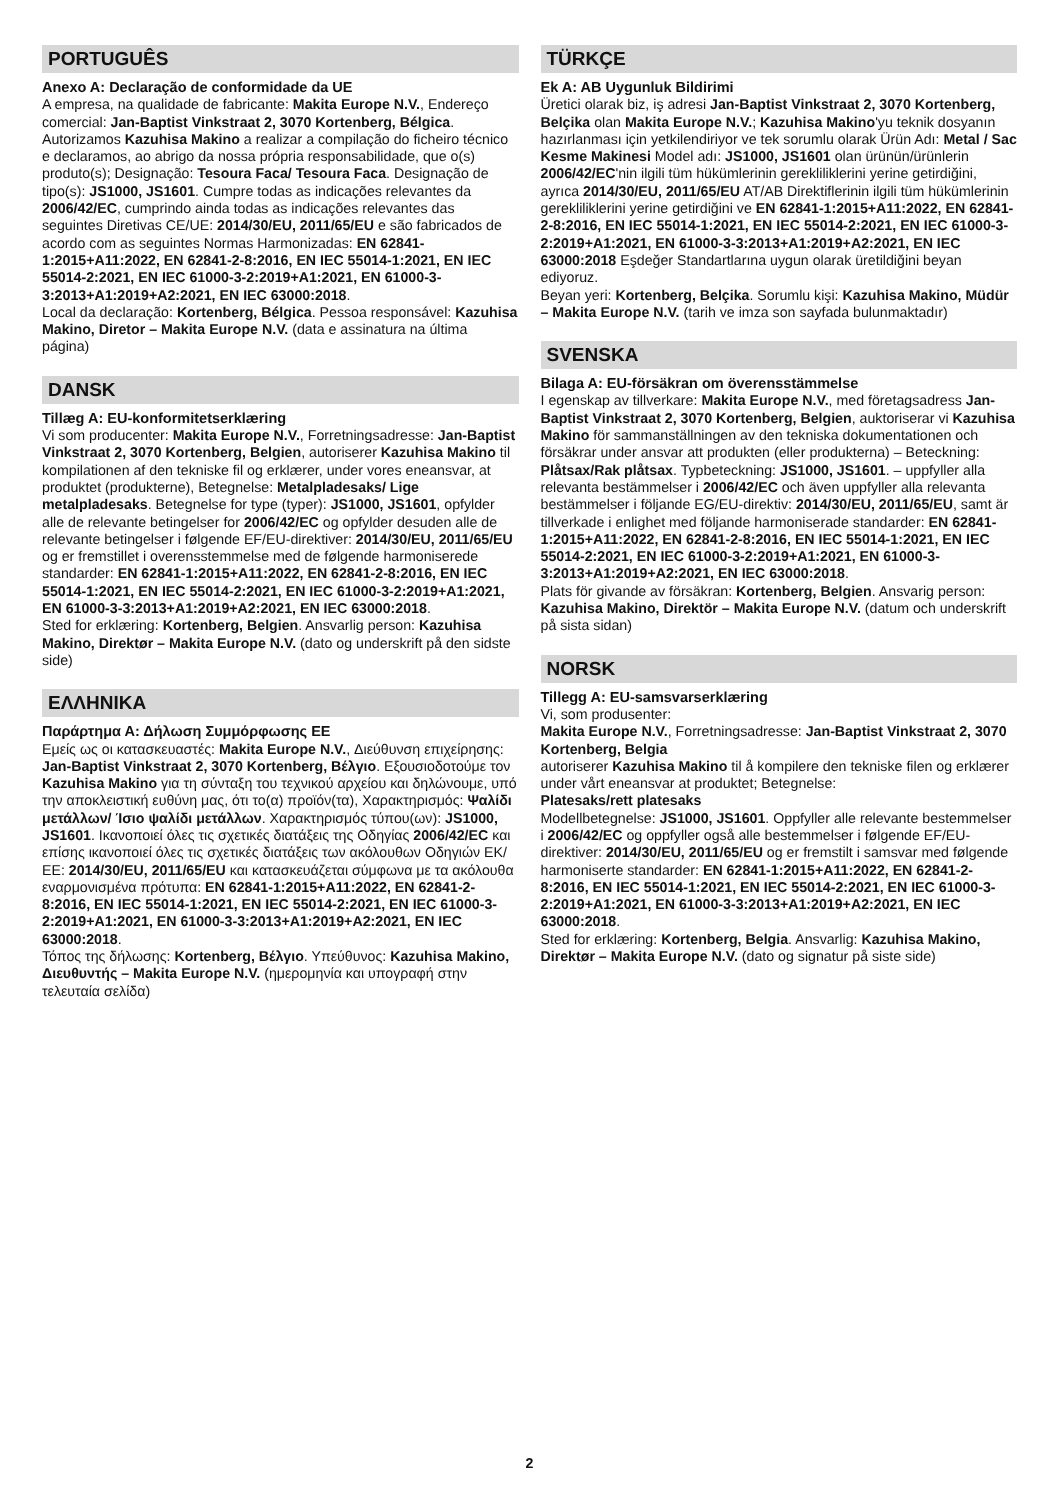PORTUGUÊS
Anexo A: Declaração de conformidade da UE
A empresa, na qualidade de fabricante: Makita Europe N.V., Endereço comercial: Jan-Baptist Vinkstraat 2, 3070 Kortenberg, Bélgica. Autorizamos Kazuhisa Makino a realizar a compilação do ficheiro técnico e declaramos, ao abrigo da nossa própria responsabilidade, que o(s) produto(s); Designação: Tesoura Faca/ Tesoura Faca. Designação de tipo(s): JS1000, JS1601. Cumpre todas as indicações relevantes da 2006/42/EC, cumprindo ainda todas as indicações relevantes das seguintes Diretivas CE/UE: 2014/30/EU, 2011/65/EU e são fabricados de acordo com as seguintes Normas Harmonizadas: EN 62841-1:2015+A11:2022, EN 62841-2-8:2016, EN IEC 55014-1:2021, EN IEC 55014-2:2021, EN IEC 61000-3-2:2019+A1:2021, EN 61000-3-3:2013+A1:2019+A2:2021, EN IEC 63000:2018.
Local da declaração: Kortenberg, Bélgica. Pessoa responsável: Kazuhisa Makino, Diretor – Makita Europe N.V. (data e assinatura na última página)
DANSK
Tillæg A: EU-konformitetserklæring
Vi som producenter: Makita Europe N.V., Forretningsadresse: Jan-Baptist Vinkstraat 2, 3070 Kortenberg, Belgien, autoriserer Kazuhisa Makino til kompilationen af den tekniske fil og erklærer, under vores eneansvar, at produktet (produkterne), Betegnelse: Metalpladesaks/ Lige metalpladesaks. Betegnelse for type (typer): JS1000, JS1601, opfylder alle de relevante betingelser for 2006/42/EC og opfylder desuden alle de relevante betingelser i følgende EF/EU-direktiver: 2014/30/EU, 2011/65/EU og er fremstillet i overensstemmelse med de følgende harmoniserede standarder: EN 62841-1:2015+A11:2022, EN 62841-2-8:2016, EN IEC 55014-1:2021, EN IEC 55014-2:2021, EN IEC 61000-3-2:2019+A1:2021, EN 61000-3-3:2013+A1:2019+A2:2021, EN IEC 63000:2018.
Sted for erklæring: Kortenberg, Belgien. Ansvarlig person: Kazuhisa Makino, Direktør – Makita Europe N.V. (dato og underskrift på den sidste side)
ΕΛΛΗΝΙΚΑ
Παράρτημα Α: Δήλωση Συμμόρφωσης ΕΕ
Εμείς ως οι κατασκευαστές: Makita Europe N.V., Διεύθυνση επιχείρησης: Jan-Baptist Vinkstraat 2, 3070 Kortenberg, Βέλγιο. Εξουσιοδοτούμε τον Kazuhisa Makino για τη σύνταξη του τεχνικού αρχείου και δηλώνουμε, υπό την αποκλειστική ευθύνη μας, ότι το(α) προϊόν(τα), Χαρακτηρισμός: Ψαλίδι μετάλλων/ Ίσιο ψαλίδι μετάλλων. Χαρακτηρισμός τύπου(ων): JS1000, JS1601. Ικανοποιεί όλες τις σχετικές διατάξεις της Οδηγίας 2006/42/EC και επίσης ικανοποιεί όλες τις σχετικές διατάξεις των ακόλουθων Οδηγιών ΕΚ/ΕΕ: 2014/30/EU, 2011/65/EU και κατασκευάζεται σύμφωνα με τα ακόλουθα εναρμονισμένα πρότυπα: EN 62841-1:2015+A11:2022, EN 62841-2-8:2016, EN IEC 55014-1:2021, EN IEC 55014-2:2021, EN IEC 61000-3-2:2019+A1:2021, EN 61000-3-3:2013+A1:2019+A2:2021, EN IEC 63000:2018.
Τόπος της δήλωσης: Kortenberg, Βέλγιο. Υπεύθυνος: Kazuhisa Makino, Διευθυντής – Makita Europe N.V. (ημερομηνία και υπογραφή στην τελευταία σελίδα)
TÜRKÇE
Ek A: AB Uygunluk Bildirimi
Üretici olarak biz, iş adresi Jan-Baptist Vinkstraat 2, 3070 Kortenberg, Belçika olan Makita Europe N.V.; Kazuhisa Makino'yu teknik dosyanın hazırlanması için yetkilendiriyor ve tek sorumlu olarak Ürün Adı: Metal / Sac Kesme Makinesi Model adı: JS1000, JS1601 olan ürünün/ürünlerin 2006/42/EC'nin ilgili tüm hükümlerinin gerekliliklerini yerine getirdiğini, ayrıca 2014/30/EU, 2011/65/EU AT/AB Direktiflerinin ilgili tüm hükümlerinin gerekliliklerini yerine getirdiğini ve EN 62841-1:2015+A11:2022, EN 62841-2-8:2016, EN IEC 55014-1:2021, EN IEC 55014-2:2021, EN IEC 61000-3-2:2019+A1:2021, EN 61000-3-3:2013+A1:2019+A2:2021, EN IEC 63000:2018 Eşdeğer Standartlarına uygun olarak üretildiğini beyan ediyoruz.
Beyan yeri: Kortenberg, Belçika. Sorumlu kişi: Kazuhisa Makino, Müdür – Makita Europe N.V. (tarih ve imza son sayfada bulunmaktadır)
SVENSKA
Bilaga A: EU-försäkran om överensstämmelse
I egenskap av tillverkare: Makita Europe N.V., med företagsadress Jan-Baptist Vinkstraat 2, 3070 Kortenberg, Belgien, auktoriserar vi Kazuhisa Makino för sammanställningen av den tekniska dokumentationen och försäkrar under ansvar att produkten (eller produkterna) – Beteckning: Plåtsax/Rak plåtsax. Typbeteckning: JS1000, JS1601. – uppfyller alla relevanta bestämmelser i 2006/42/EC och även uppfyller alla relevanta bestämmelser i följande EG/EU-direktiv: 2014/30/EU, 2011/65/EU, samt är tillverkade i enlighet med följande harmoniserade standarder: EN 62841-1:2015+A11:2022, EN 62841-2-8:2016, EN IEC 55014-1:2021, EN IEC 55014-2:2021, EN IEC 61000-3-2:2019+A1:2021, EN 61000-3-3:2013+A1:2019+A2:2021, EN IEC 63000:2018.
Plats för givande av försäkran: Kortenberg, Belgien. Ansvarig person: Kazuhisa Makino, Direktör – Makita Europe N.V. (datum och underskrift på sista sidan)
NORSK
Tillegg A: EU-samsvarserklæring
Vi, som produsenter:
Makita Europe N.V., Forretningsadresse: Jan-Baptist Vinkstraat 2, 3070 Kortenberg, Belgia
autoriserer Kazuhisa Makino til å kompilere den tekniske filen og erklærer under vårt eneansvar at produktet; Betegnelse:
Platesaks/rett platesaks
Modellbetegnelse: JS1000, JS1601. Oppfyller alle relevante bestemmelser i 2006/42/EC og oppfyller også alle bestemmelser i følgende EF/EU-direktiver: 2014/30/EU, 2011/65/EU og er fremstilt i samsvar med følgende harmoniserte standarder: EN 62841-1:2015+A11:2022, EN 62841-2-8:2016, EN IEC 55014-1:2021, EN IEC 55014-2:2021, EN IEC 61000-3-2:2019+A1:2021, EN 61000-3-3:2013+A1:2019+A2:2021, EN IEC 63000:2018.
Sted for erklæring: Kortenberg, Belgia. Ansvarlig: Kazuhisa Makino, Direktør – Makita Europe N.V. (dato og signatur på siste side)
2